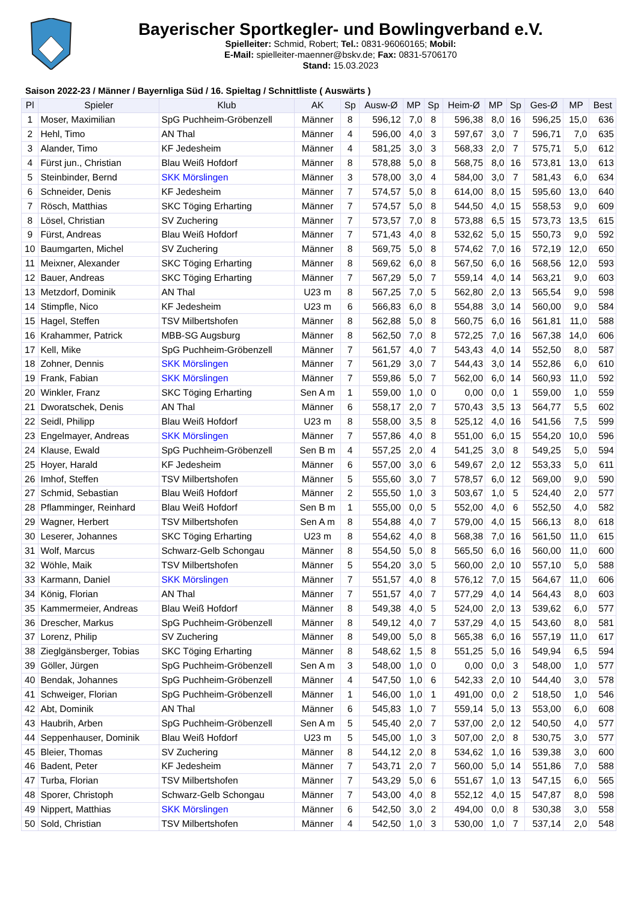Bayerischer Sportkegler- und Bowlingverband e.V.
Spielleiter: Schmid, Robert; Tel.: 0831-96060165; Mobil:
E-Mail: spielleiter-maenner@bskv.de; Fax: 0831-5706170
Stand: 15.03.2023
Saison 2022-23 / Männer / Bayernliga Süd / 16. Spieltag / Schnittliste ( Auswärts )
| Pl | Spieler | Klub | AK | Sp | Ausw-Ø | MP | Sp | Heim-Ø | MP | Sp | Ges-Ø | MP | Best |
| --- | --- | --- | --- | --- | --- | --- | --- | --- | --- | --- | --- | --- | --- |
| 1 | Moser, Maximilian | SpG Puchheim-Gröbenzell | Männer | 8 | 596,12 | 7,0 | 8 | 596,38 | 8,0 | 16 | 596,25 | 15,0 | 636 |
| 2 | Hehl, Timo | AN Thal | Männer | 4 | 596,00 | 4,0 | 3 | 597,67 | 3,0 | 7 | 596,71 | 7,0 | 635 |
| 3 | Alander, Timo | KF Jedesheim | Männer | 4 | 581,25 | 3,0 | 3 | 568,33 | 2,0 | 7 | 575,71 | 5,0 | 612 |
| 4 | Fürst jun., Christian | Blau Weiß Hofdorf | Männer | 8 | 578,88 | 5,0 | 8 | 568,75 | 8,0 | 16 | 573,81 | 13,0 | 613 |
| 5 | Steinbinder, Bernd | SKK Mörslingen | Männer | 3 | 578,00 | 3,0 | 4 | 584,00 | 3,0 | 7 | 581,43 | 6,0 | 634 |
| 6 | Schneider, Denis | KF Jedesheim | Männer | 7 | 574,57 | 5,0 | 8 | 614,00 | 8,0 | 15 | 595,60 | 13,0 | 640 |
| 7 | Rösch, Matthias | SKC Töging Erharting | Männer | 7 | 574,57 | 5,0 | 8 | 544,50 | 4,0 | 15 | 558,53 | 9,0 | 609 |
| 8 | Lösel, Christian | SV Zuchering | Männer | 7 | 573,57 | 7,0 | 8 | 573,88 | 6,5 | 15 | 573,73 | 13,5 | 615 |
| 9 | Fürst, Andreas | Blau Weiß Hofdorf | Männer | 7 | 571,43 | 4,0 | 8 | 532,62 | 5,0 | 15 | 550,73 | 9,0 | 592 |
| 10 | Baumgarten, Michel | SV Zuchering | Männer | 8 | 569,75 | 5,0 | 8 | 574,62 | 7,0 | 16 | 572,19 | 12,0 | 650 |
| 11 | Meixner, Alexander | SKC Töging Erharting | Männer | 8 | 569,62 | 6,0 | 8 | 567,50 | 6,0 | 16 | 568,56 | 12,0 | 593 |
| 12 | Bauer, Andreas | SKC Töging Erharting | Männer | 7 | 567,29 | 5,0 | 7 | 559,14 | 4,0 | 14 | 563,21 | 9,0 | 603 |
| 13 | Metzdorf, Dominik | AN Thal | U23 m | 8 | 567,25 | 7,0 | 5 | 562,80 | 2,0 | 13 | 565,54 | 9,0 | 598 |
| 14 | Stimpfle, Nico | KF Jedesheim | U23 m | 6 | 566,83 | 6,0 | 8 | 554,88 | 3,0 | 14 | 560,00 | 9,0 | 584 |
| 15 | Hagel, Steffen | TSV Milbertshofen | Männer | 8 | 562,88 | 5,0 | 8 | 560,75 | 6,0 | 16 | 561,81 | 11,0 | 588 |
| 16 | Krahammer, Patrick | MBB-SG Augsburg | Männer | 8 | 562,50 | 7,0 | 8 | 572,25 | 7,0 | 16 | 567,38 | 14,0 | 606 |
| 17 | Kell, Mike | SpG Puchheim-Gröbenzell | Männer | 7 | 561,57 | 4,0 | 7 | 543,43 | 4,0 | 14 | 552,50 | 8,0 | 587 |
| 18 | Zohner, Dennis | SKK Mörslingen | Männer | 7 | 561,29 | 3,0 | 7 | 544,43 | 3,0 | 14 | 552,86 | 6,0 | 610 |
| 19 | Frank, Fabian | SKK Mörslingen | Männer | 7 | 559,86 | 5,0 | 7 | 562,00 | 6,0 | 14 | 560,93 | 11,0 | 592 |
| 20 | Winkler, Franz | SKC Töging Erharting | Sen A m | 1 | 559,00 | 1,0 | 0 | 0,00 | 0,0 | 1 | 559,00 | 1,0 | 559 |
| 21 | Dworatschek, Denis | AN Thal | Männer | 6 | 558,17 | 2,0 | 7 | 570,43 | 3,5 | 13 | 564,77 | 5,5 | 602 |
| 22 | Seidl, Philipp | Blau Weiß Hofdorf | U23 m | 8 | 558,00 | 3,5 | 8 | 525,12 | 4,0 | 16 | 541,56 | 7,5 | 599 |
| 23 | Engelmayer, Andreas | SKK Mörslingen | Männer | 7 | 557,86 | 4,0 | 8 | 551,00 | 6,0 | 15 | 554,20 | 10,0 | 596 |
| 24 | Klause, Ewald | SpG Puchheim-Gröbenzell | Sen B m | 4 | 557,25 | 2,0 | 4 | 541,25 | 3,0 | 8 | 549,25 | 5,0 | 594 |
| 25 | Hoyer, Harald | KF Jedesheim | Männer | 6 | 557,00 | 3,0 | 6 | 549,67 | 2,0 | 12 | 553,33 | 5,0 | 611 |
| 26 | Imhof, Steffen | TSV Milbertshofen | Männer | 5 | 555,60 | 3,0 | 7 | 578,57 | 6,0 | 12 | 569,00 | 9,0 | 590 |
| 27 | Schmid, Sebastian | Blau Weiß Hofdorf | Männer | 2 | 555,50 | 1,0 | 3 | 503,67 | 1,0 | 5 | 524,40 | 2,0 | 577 |
| 28 | Pflamminger, Reinhard | Blau Weiß Hofdorf | Sen B m | 1 | 555,00 | 0,0 | 5 | 552,00 | 4,0 | 6 | 552,50 | 4,0 | 582 |
| 29 | Wagner, Herbert | TSV Milbertshofen | Sen A m | 8 | 554,88 | 4,0 | 7 | 579,00 | 4,0 | 15 | 566,13 | 8,0 | 618 |
| 30 | Leserer, Johannes | SKC Töging Erharting | U23 m | 8 | 554,62 | 4,0 | 8 | 568,38 | 7,0 | 16 | 561,50 | 11,0 | 615 |
| 31 | Wolf, Marcus | Schwarz-Gelb Schongau | Männer | 8 | 554,50 | 5,0 | 8 | 565,50 | 6,0 | 16 | 560,00 | 11,0 | 600 |
| 32 | Wöhle, Maik | TSV Milbertshofen | Männer | 5 | 554,20 | 3,0 | 5 | 560,00 | 2,0 | 10 | 557,10 | 5,0 | 588 |
| 33 | Karmann, Daniel | SKK Mörslingen | Männer | 7 | 551,57 | 4,0 | 8 | 576,12 | 7,0 | 15 | 564,67 | 11,0 | 606 |
| 34 | König, Florian | AN Thal | Männer | 7 | 551,57 | 4,0 | 7 | 577,29 | 4,0 | 14 | 564,43 | 8,0 | 603 |
| 35 | Kammermeier, Andreas | Blau Weiß Hofdorf | Männer | 8 | 549,38 | 4,0 | 5 | 524,00 | 2,0 | 13 | 539,62 | 6,0 | 577 |
| 36 | Drescher, Markus | SpG Puchheim-Gröbenzell | Männer | 8 | 549,12 | 4,0 | 7 | 537,29 | 4,0 | 15 | 543,60 | 8,0 | 581 |
| 37 | Lorenz, Philip | SV Zuchering | Männer | 8 | 549,00 | 5,0 | 8 | 565,38 | 6,0 | 16 | 557,19 | 11,0 | 617 |
| 38 | Zieglgänsberger, Tobias | SKC Töging Erharting | Männer | 8 | 548,62 | 1,5 | 8 | 551,25 | 5,0 | 16 | 549,94 | 6,5 | 594 |
| 39 | Göller, Jürgen | SpG Puchheim-Gröbenzell | Sen A m | 3 | 548,00 | 1,0 | 0 | 0,00 | 0,0 | 3 | 548,00 | 1,0 | 577 |
| 40 | Bendak, Johannes | SpG Puchheim-Gröbenzell | Männer | 4 | 547,50 | 1,0 | 6 | 542,33 | 2,0 | 10 | 544,40 | 3,0 | 578 |
| 41 | Schweiger, Florian | SpG Puchheim-Gröbenzell | Männer | 1 | 546,00 | 1,0 | 1 | 491,00 | 0,0 | 2 | 518,50 | 1,0 | 546 |
| 42 | Abt, Dominik | AN Thal | Männer | 6 | 545,83 | 1,0 | 7 | 559,14 | 5,0 | 13 | 553,00 | 6,0 | 608 |
| 43 | Haubrih, Arben | SpG Puchheim-Gröbenzell | Sen A m | 5 | 545,40 | 2,0 | 7 | 537,00 | 2,0 | 12 | 540,50 | 4,0 | 577 |
| 44 | Seppenhauser, Dominik | Blau Weiß Hofdorf | U23 m | 5 | 545,00 | 1,0 | 3 | 507,00 | 2,0 | 8 | 530,75 | 3,0 | 577 |
| 45 | Bleier, Thomas | SV Zuchering | Männer | 8 | 544,12 | 2,0 | 8 | 534,62 | 1,0 | 16 | 539,38 | 3,0 | 600 |
| 46 | Badent, Peter | KF Jedesheim | Männer | 7 | 543,71 | 2,0 | 7 | 560,00 | 5,0 | 14 | 551,86 | 7,0 | 588 |
| 47 | Turba, Florian | TSV Milbertshofen | Männer | 7 | 543,29 | 5,0 | 6 | 551,67 | 1,0 | 13 | 547,15 | 6,0 | 565 |
| 48 | Sporer, Christoph | Schwarz-Gelb Schongau | Männer | 7 | 543,00 | 4,0 | 8 | 552,12 | 4,0 | 15 | 547,87 | 8,0 | 598 |
| 49 | Nippert, Matthias | SKK Mörslingen | Männer | 6 | 542,50 | 3,0 | 2 | 494,00 | 0,0 | 8 | 530,38 | 3,0 | 558 |
| 50 | Sold, Christian | TSV Milbertshofen | Männer | 4 | 542,50 | 1,0 | 3 | 530,00 | 1,0 | 7 | 537,14 | 2,0 | 548 |